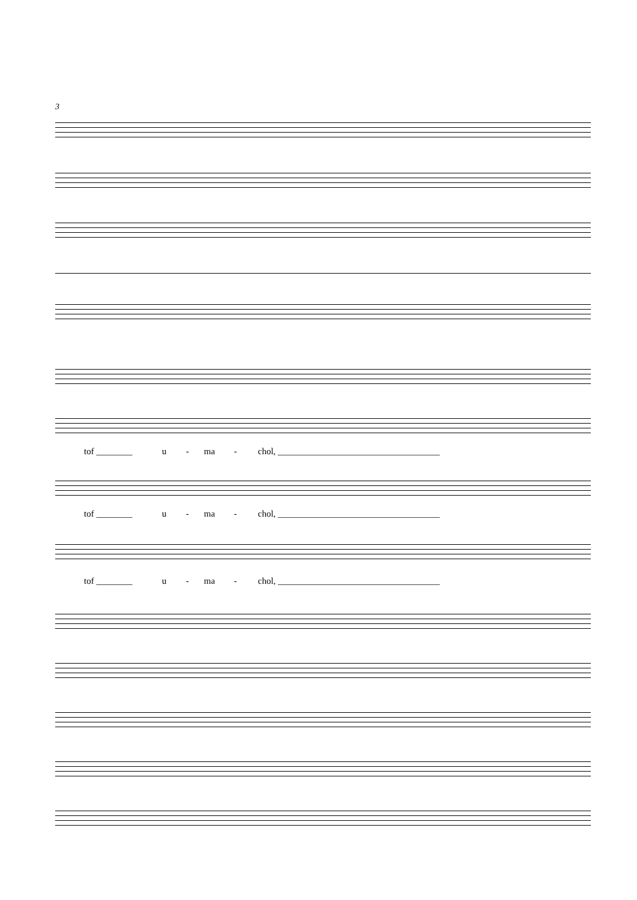3
tof ________ u - ma - chol, ____________________________________
tof ________ u - ma - chol, ____________________________________
tof ________ u - ma - chol, ____________________________________